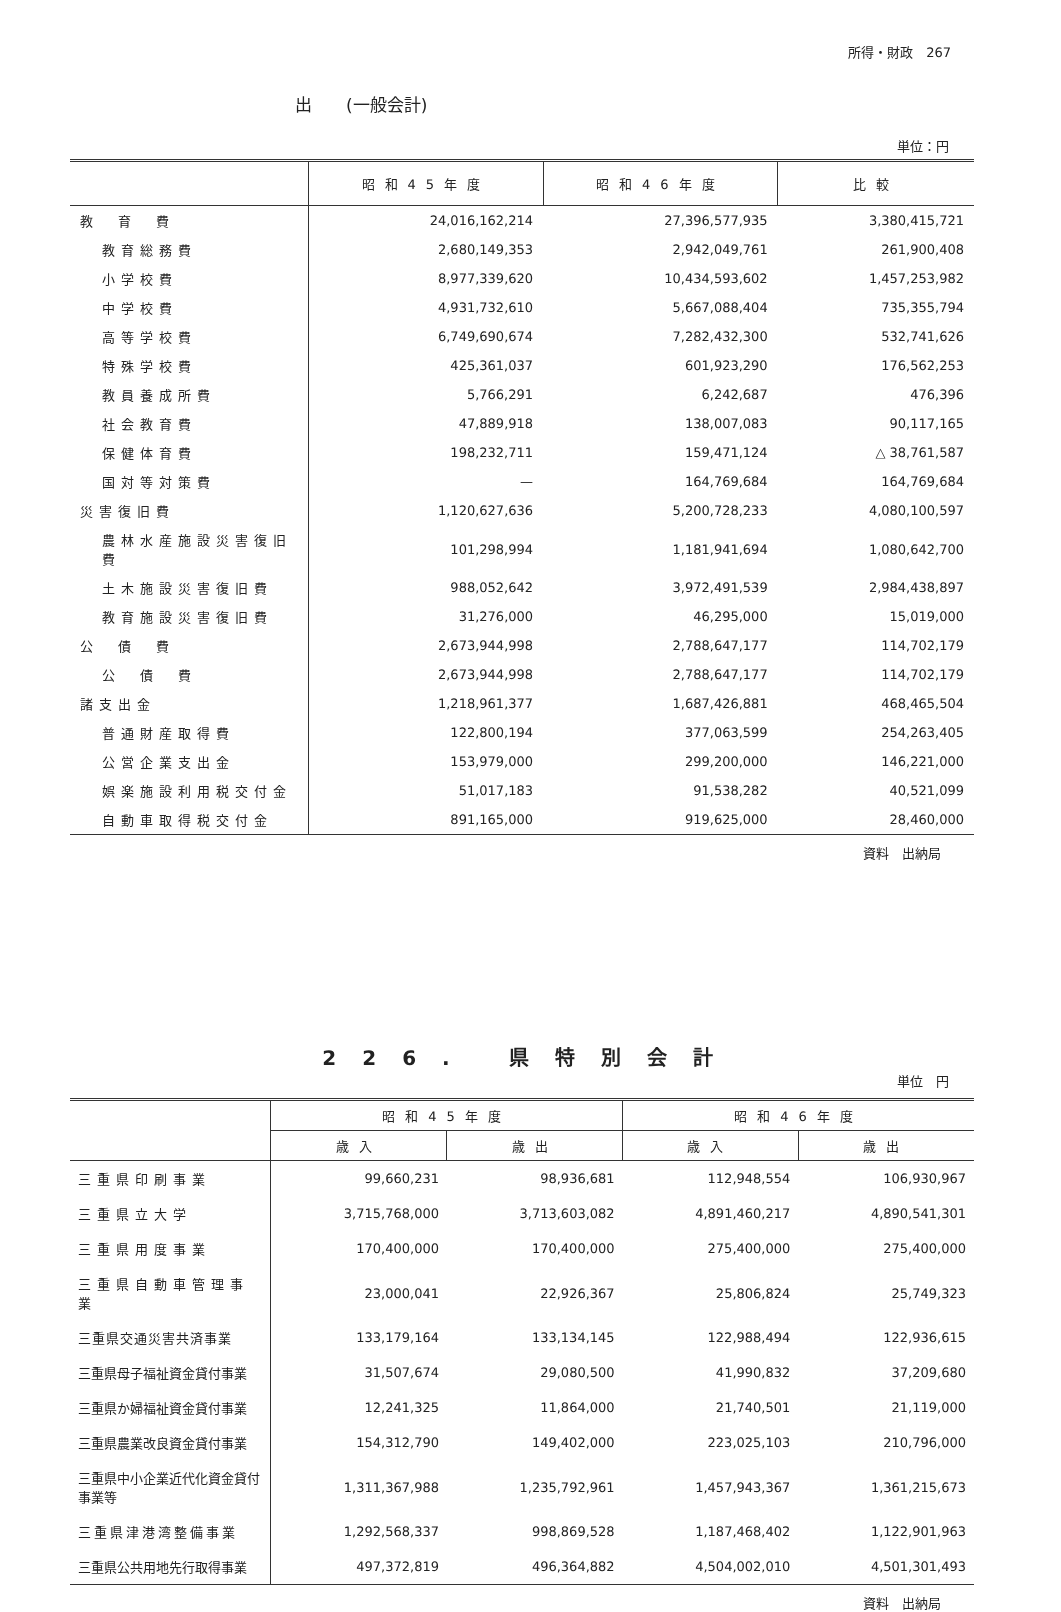所得・財政　267
出　　(一般会計)
単位：円
| | 昭和45年度 | 昭和46年度 | 比較 |
| --- | --- | --- | --- |
| 教 育 費 | 24,016,162,214 | 27,396,577,935 | 3,380,415,721 |
| 教育総務費 | 2,680,149,353 | 2,942,049,761 | 261,900,408 |
| 小学校費 | 8,977,339,620 | 10,434,593,602 | 1,457,253,982 |
| 中学校費 | 4,931,732,610 | 5,667,088,404 | 735,355,794 |
| 高等学校費 | 6,749,690,674 | 7,282,432,300 | 532,741,626 |
| 特殊学校費 | 425,361,037 | 601,923,290 | 176,562,253 |
| 教員養成所費 | 5,766,291 | 6,242,687 | 476,396 |
| 社会教育費 | 47,889,918 | 138,007,083 | 90,117,165 |
| 保健体育費 | 198,232,711 | 159,471,124 | △ 38,761,587 |
| 国対等対策費 | — | 164,769,684 | 164,769,684 |
| 災害復旧費 | 1,120,627,636 | 5,200,728,233 | 4,080,100,597 |
| 農林水産施設災害復旧費 | 101,298,994 | 1,181,941,694 | 1,080,642,700 |
| 土木施設災害復旧費 | 988,052,642 | 3,972,491,539 | 2,984,438,897 |
| 教育施設災害復旧費 | 31,276,000 | 46,295,000 | 15,019,000 |
| 公 債 費 | 2,673,944,998 | 2,788,647,177 | 114,702,179 |
| 公 債 費 | 2,673,944,998 | 2,788,647,177 | 114,702,179 |
| 諸支出金 | 1,218,961,377 | 1,687,426,881 | 468,465,504 |
| 普通財産取得費 | 122,800,194 | 377,063,599 | 254,263,405 |
| 公営企業支出金 | 153,979,000 | 299,200,000 | 146,221,000 |
| 娯楽施設利用税交付金 | 51,017,183 | 91,538,282 | 40,521,099 |
| 自動車取得税交付金 | 891,165,000 | 919,625,000 | 28,460,000 |
資料　出納局
226. 県特別会計
単位　円
| | 昭和45年度 | | 昭和46年度 | |
| --- | --- | --- | --- | --- |
| | 歳入 | 歳出 | 歳入 | 歳出 |
| 三重県印刷事業 | 99,660,231 | 98,936,681 | 112,948,554 | 106,930,967 |
| 三重県立大学 | 3,715,768,000 | 3,713,603,082 | 4,891,460,217 | 4,890,541,301 |
| 三重県用度事業 | 170,400,000 | 170,400,000 | 275,400,000 | 275,400,000 |
| 三重県自動車管理事業 | 23,000,041 | 22,926,367 | 25,806,824 | 25,749,323 |
| 三重県交通災害共済事業 | 133,179,164 | 133,134,145 | 122,988,494 | 122,936,615 |
| 三重県母子福祉資金貸付事業 | 31,507,674 | 29,080,500 | 41,990,832 | 37,209,680 |
| 三重県か婦福祉資金貸付事業 | 12,241,325 | 11,864,000 | 21,740,501 | 21,119,000 |
| 三重県農業改良資金貸付事業 | 154,312,790 | 149,402,000 | 223,025,103 | 210,796,000 |
| 三重県中小企業近代化資金貸付事業等 | 1,311,367,988 | 1,235,792,961 | 1,457,943,367 | 1,361,215,673 |
| 三重県津港湾整備事業 | 1,292,568,337 | 998,869,528 | 1,187,468,402 | 1,122,901,963 |
| 三重県公共用地先行取得事業 | 497,372,819 | 496,364,882 | 4,504,002,010 | 4,501,301,493 |
資料　出納局